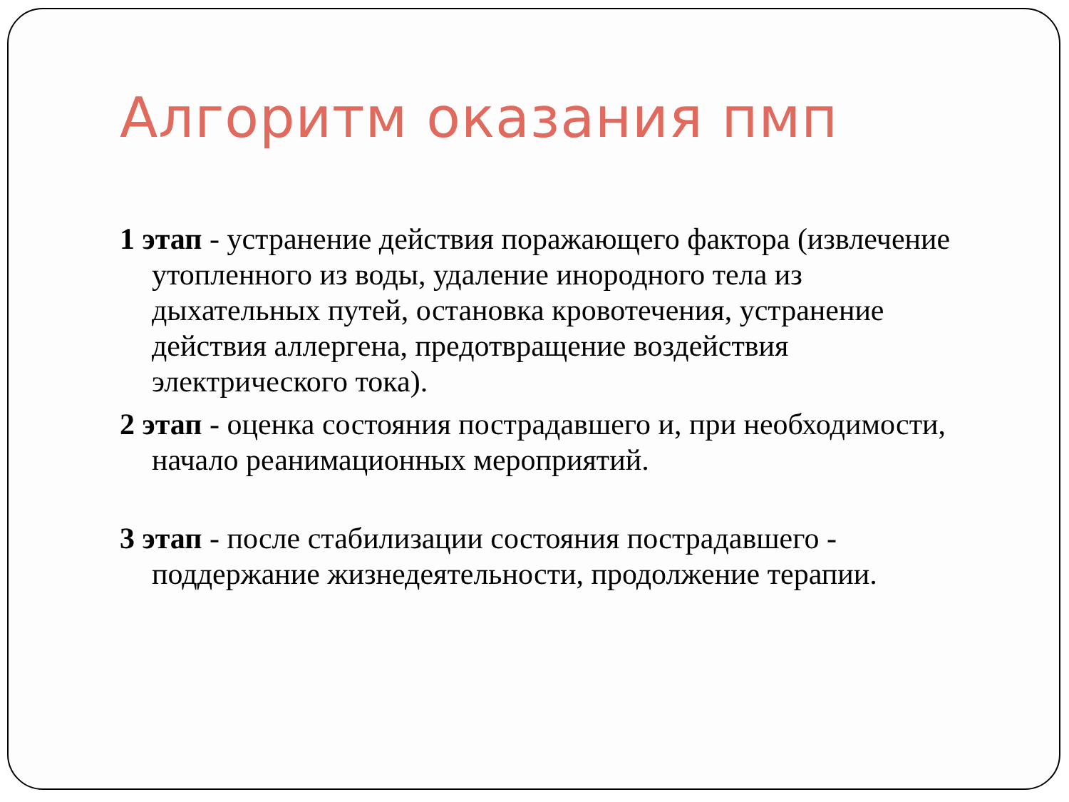Алгоритм оказания пмп
1 этап - устранение действия поражающего фактора (извлечение утопленного из воды, удаление инородного тела из дыхательных путей, остановка кровотечения, устранение действия аллергена, предотвращение воздействия электрического тока).
2 этап - оценка состояния пострадавшего и, при необходимости, начало реанимационных мероприятий.
3 этап - после стабилизации состояния пострадавшего - поддержание жизнедеятельности, продолжение терапии.